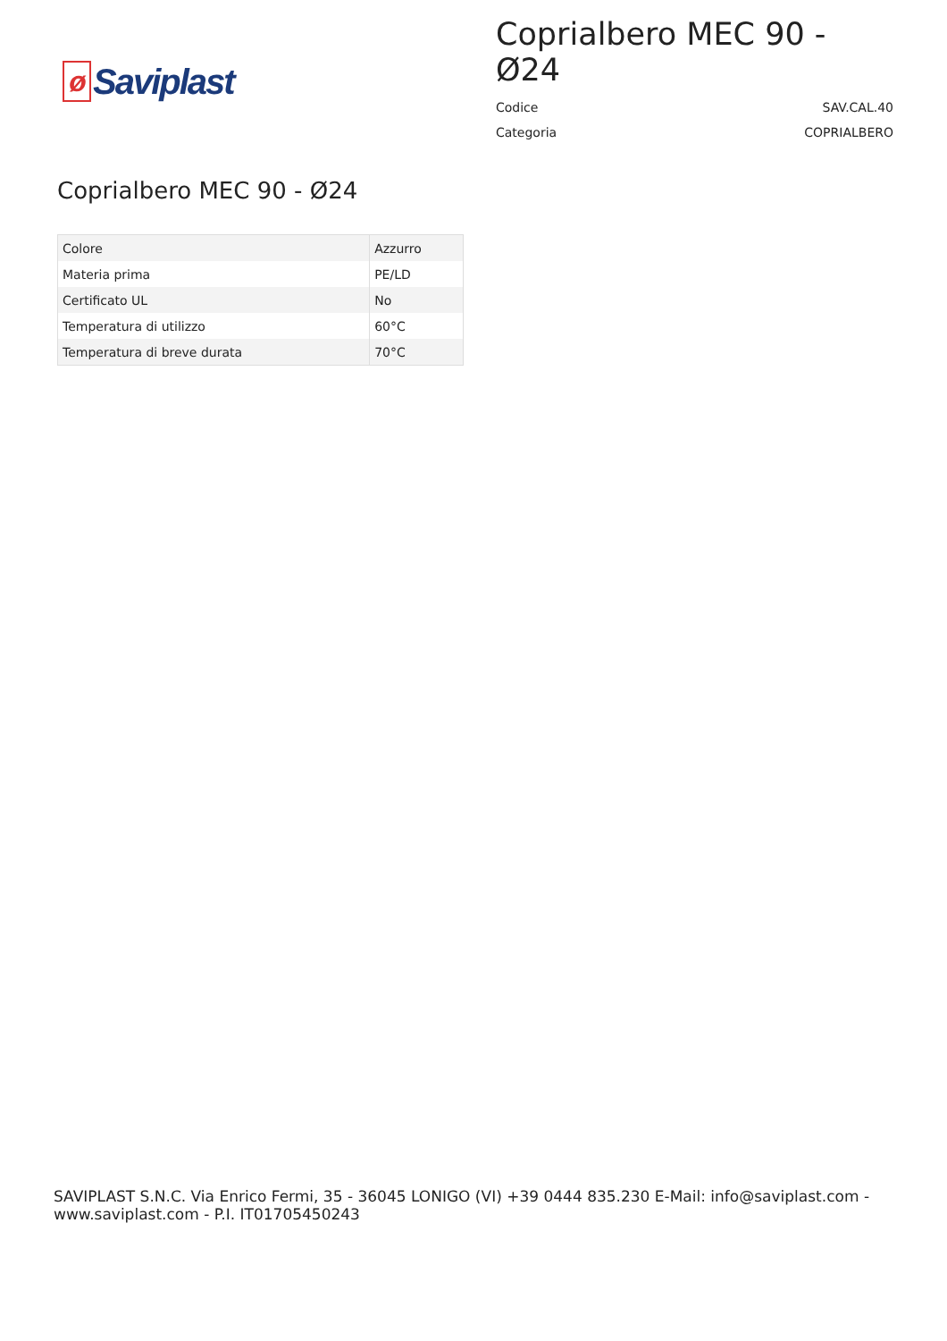ø Saviplast
Coprialbero MEC 90 - Ø24
Codice SAV.CAL.40
Categoria COPRIALBERO
Coprialbero MEC 90 - Ø24
| Colore | Azzurro |
| Materia prima | PE/LD |
| Certificato UL | No |
| Temperatura di utilizzo | 60°C |
| Temperatura di breve durata | 70°C |
SAVIPLAST S.N.C. Via Enrico Fermi, 35 - 36045 LONIGO (VI) +39 0444 835.230 E-Mail: info@saviplast.com - www.saviplast.com - P.I. IT01705450243